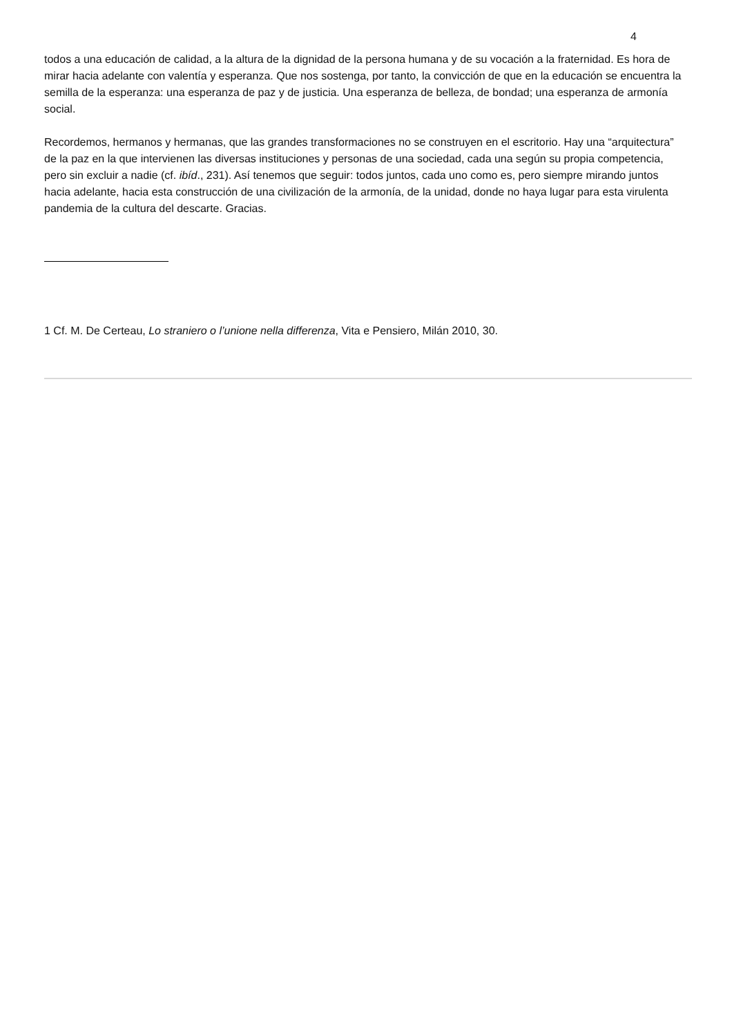4
todos a una educación de calidad, a la altura de la dignidad de la persona humana y de su vocación a la fraternidad. Es hora de mirar hacia adelante con valentía y esperanza. Que nos sostenga, por tanto, la convicción de que en la educación se encuentra la semilla de la esperanza: una esperanza de paz y de justicia. Una esperanza de belleza, de bondad; una esperanza de armonía social.
Recordemos, hermanos y hermanas, que las grandes transformaciones no se construyen en el escritorio. Hay una “arquitectura” de la paz en la que intervienen las diversas instituciones y personas de una sociedad, cada una según su propia competencia, pero sin excluir a nadie (cf. ibíd., 231). Así tenemos que seguir: todos juntos, cada uno como es, pero siempre mirando juntos hacia adelante, hacia esta construcción de una civilización de la armonía, de la unidad, donde no haya lugar para esta virulenta pandemia de la cultura del descarte. Gracias.
1 Cf. M. De Certeau, Lo straniero o l’unione nella differenza, Vita e Pensiero, Milán 2010, 30.